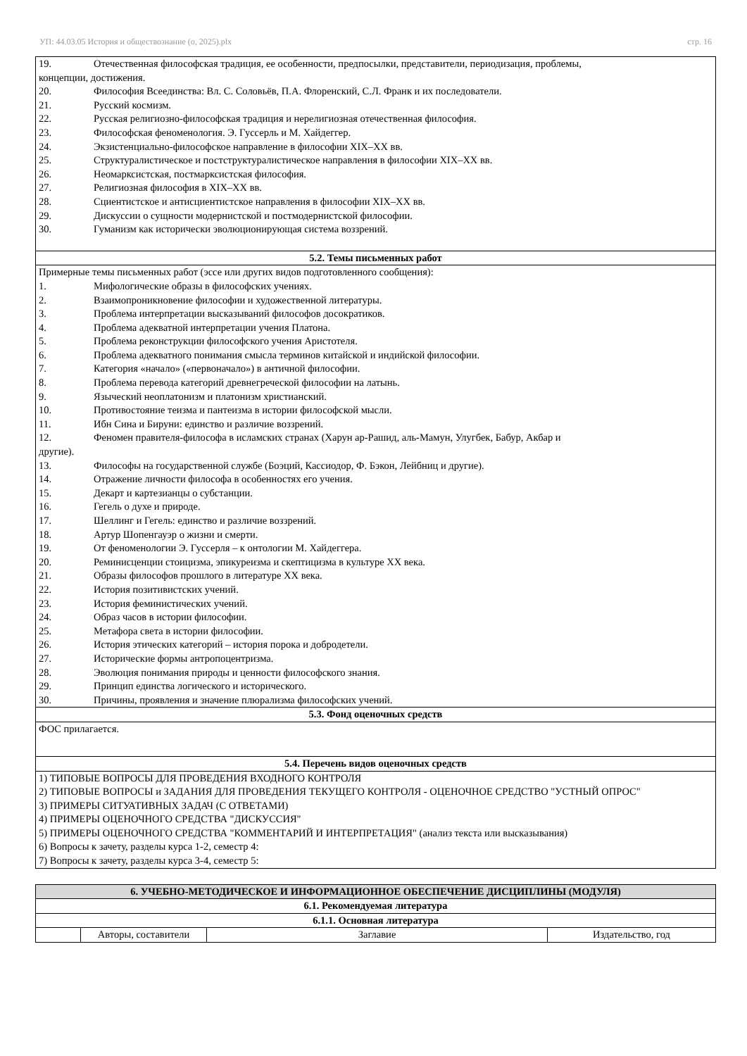УП: 44.03.05 История и обществознание (о, 2025).plx стр. 16
| 19. Отечественная философская традиция, ее особенности, предпосылки, представители, периодизация, проблемы, концепции, достижения. 20. Философия Всеединства: Вл. С. Соловьёв, П.А. Флоренский, С.Л. Франк и их последователи. 21. Русский космизм. 22. Русская религиозно-философская традиция и нерелигиозная отечественная философия. 23. Философская феноменология. Э. Гуссерль и М. Хайдеггер. 24. Экзистенциально-философское направление в философии XIX–XX вв. 25. Структуралистическое и постструктуралистическое направления в философии XIX–XX вв. 26. Неомарксистская, постмарксистская философия. 27. Религиозная философия в XIX–XX вв. 28. Сциентистское и антисциентистское направления в философии XIX–XX вв. 29. Дискуссии о сущности модернистской и постмодернистской философии. 30. Гуманизм как исторически эволюционирующая система воззрений. |
| 5.2. Темы письменных работ |
| Примерные темы письменных работ (эссе или других видов подготовленного сообщения): 1. Мифологические образы в философских учениях. 2. Взаимопроникновение философии и художественной литературы. 3. Проблема интерпретации высказываний философов досократиков. 4. Проблема адекватной интерпретации учения Платона. 5. Проблема реконструкции философского учения Аристотеля. 6. Проблема адекватного понимания смысла терминов китайской и индийской философии. 7. Категория «начало» («первоначало») в античной философии. 8. Проблема перевода категорий древнегреческой философии на латынь. 9. Языческий неоплатонизм и платонизм христианский. 10. Противостояние теизма и пантеизма в истории философской мысли. 11. Ибн Сина и Бируни: единство и различие воззрений. 12. Феномен правителя-философа в исламских странах (Харун ар-Рашид, аль-Мамун, Улугбек, Бабур, Акбар и другие). 13. Философы на государственной службе (Боэций, Кассиодор, Ф. Бэкон, Лейбниц и другие). 14. Отражение личности философа в особенностях его учения. 15. Декарт и картезианцы о субстанции. 16. Гегель о духе и природе. 17. Шеллинг и Гегель: единство и различие воззрений. 18. Артур Шопенгауэр о жизни и смерти. 19. От феноменологии Э. Гуссерля – к онтологии М. Хайдеггера. 20. Реминисценции стоицизма, эпикуреизма и скептицизма в культуре XX века. 21. Образы философов прошлого в литературе XX века. 22. История позитивистских учений. 23. История феминистических учений. 24. Образ часов в истории философии. 25. Метафора света в истории философии. 26. История этических категорий – история порока и добродетели. 27. Исторические формы антропоцентризма. 28. Эволюция понимания природы и ценности философского знания. 29. Принцип единства логического и исторического. 30. Причины, проявления и значение плюрализма философских учений. |
| 5.3. Фонд оценочных средств |
| ФОС прилагается. |
| 5.4. Перечень видов оценочных средств |
| 1) ТИПОВЫЕ ВОПРОСЫ ДЛЯ ПРОВЕДЕНИЯ ВХОДНОГО КОНТРОЛЯ 2) ТИПОВЫЕ ВОПРОСЫ и ЗАДАНИЯ ДЛЯ ПРОВЕДЕНИЯ ТЕКУЩЕГО КОНТРОЛЯ - ОЦЕНОЧНОЕ СРЕДСТВО "УСТНЫЙ ОПРОС" 3) ПРИМЕРЫ СИТУАТИВНЫХ ЗАДАЧ (С ОТВЕТАМИ) 4) ПРИМЕРЫ ОЦЕНОЧНОГО СРЕДСТВА "ДИСКУССИЯ" 5) ПРИМЕРЫ ОЦЕНОЧНОГО СРЕДСТВА "КОММЕНТАРИЙ И ИНТЕРПРЕТАЦИЯ" (анализ текста или высказывания) 6) Вопросы к зачету, разделы курса 1-2, семестр 4: 7) Вопросы к зачету, разделы курса 3-4, семестр 5: |
| 6. УЧЕБНО-МЕТОДИЧЕСКОЕ И ИНФОРМАЦИОННОЕ ОБЕСПЕЧЕНИЕ ДИСЦИПЛИНЫ (МОДУЛЯ) | | | |
| --- | --- | --- | --- |
| 6.1. Рекомендуемая литература | | | |
| 6.1.1. Основная литература | | | |
| | Авторы, составители | Заглавие | Издательство, год |